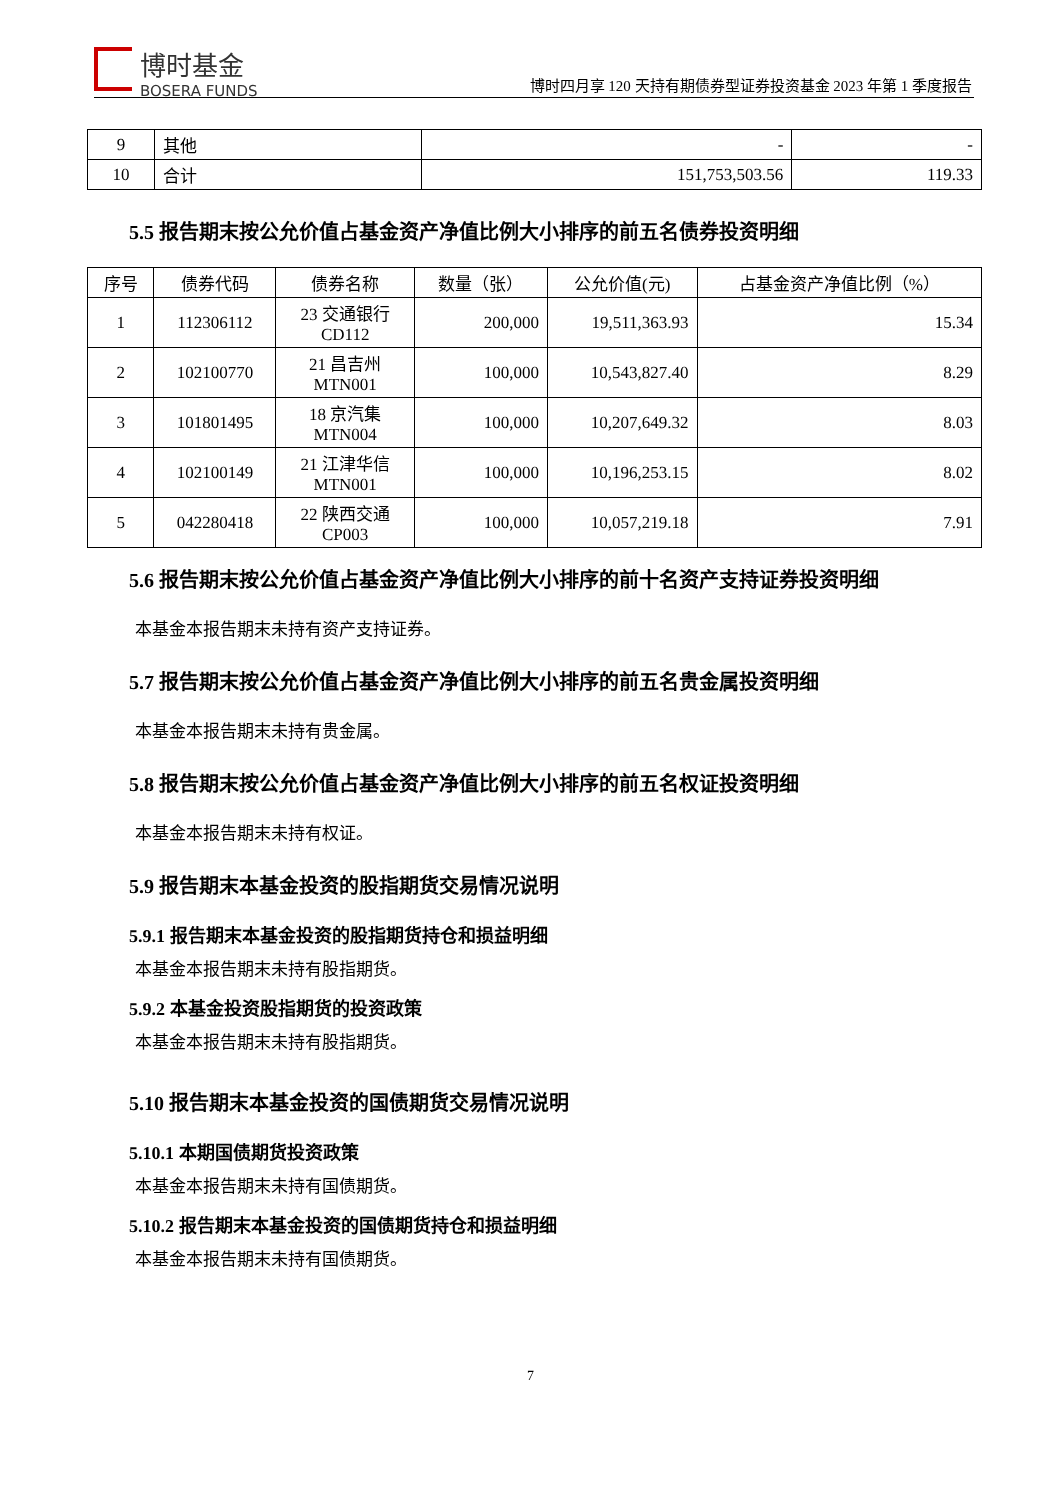博时基金
BOSERA FUNDS
博时四月享 120 天持有期债券型证券投资基金 2023 年第 1 季度报告
| 9 | 其他 | - | - |
| 10 | 合计 | 151,753,503.56 | 119.33 |
5.5 报告期末按公允价值占基金资产净值比例大小排序的前五名债券投资明细
| 序号 | 债券代码 | 债券名称 | 数量（张） | 公允价值(元) | 占基金资产净值比例（%） |
| --- | --- | --- | --- | --- | --- |
| 1 | 112306112 | 23 交通银行 CD112 | 200,000 | 19,511,363.93 | 15.34 |
| 2 | 102100770 | 21 昌吉州 MTN001 | 100,000 | 10,543,827.40 | 8.29 |
| 3 | 101801495 | 18 京汽集 MTN004 | 100,000 | 10,207,649.32 | 8.03 |
| 4 | 102100149 | 21 江津华信 MTN001 | 100,000 | 10,196,253.15 | 8.02 |
| 5 | 042280418 | 22 陕西交通 CP003 | 100,000 | 10,057,219.18 | 7.91 |
5.6 报告期末按公允价值占基金资产净值比例大小排序的前十名资产支持证券投资明细
本基金本报告期末未持有资产支持证券。
5.7 报告期末按公允价值占基金资产净值比例大小排序的前五名贵金属投资明细
本基金本报告期末未持有贵金属。
5.8 报告期末按公允价值占基金资产净值比例大小排序的前五名权证投资明细
本基金本报告期末未持有权证。
5.9 报告期末本基金投资的股指期货交易情况说明
5.9.1 报告期末本基金投资的股指期货持仓和损益明细
本基金本报告期末未持有股指期货。
5.9.2 本基金投资股指期货的投资政策
本基金本报告期末未持有股指期货。
5.10 报告期末本基金投资的国债期货交易情况说明
5.10.1 本期国债期货投资政策
本基金本报告期末未持有国债期货。
5.10.2 报告期末本基金投资的国债期货持仓和损益明细
本基金本报告期末未持有国债期货。
7